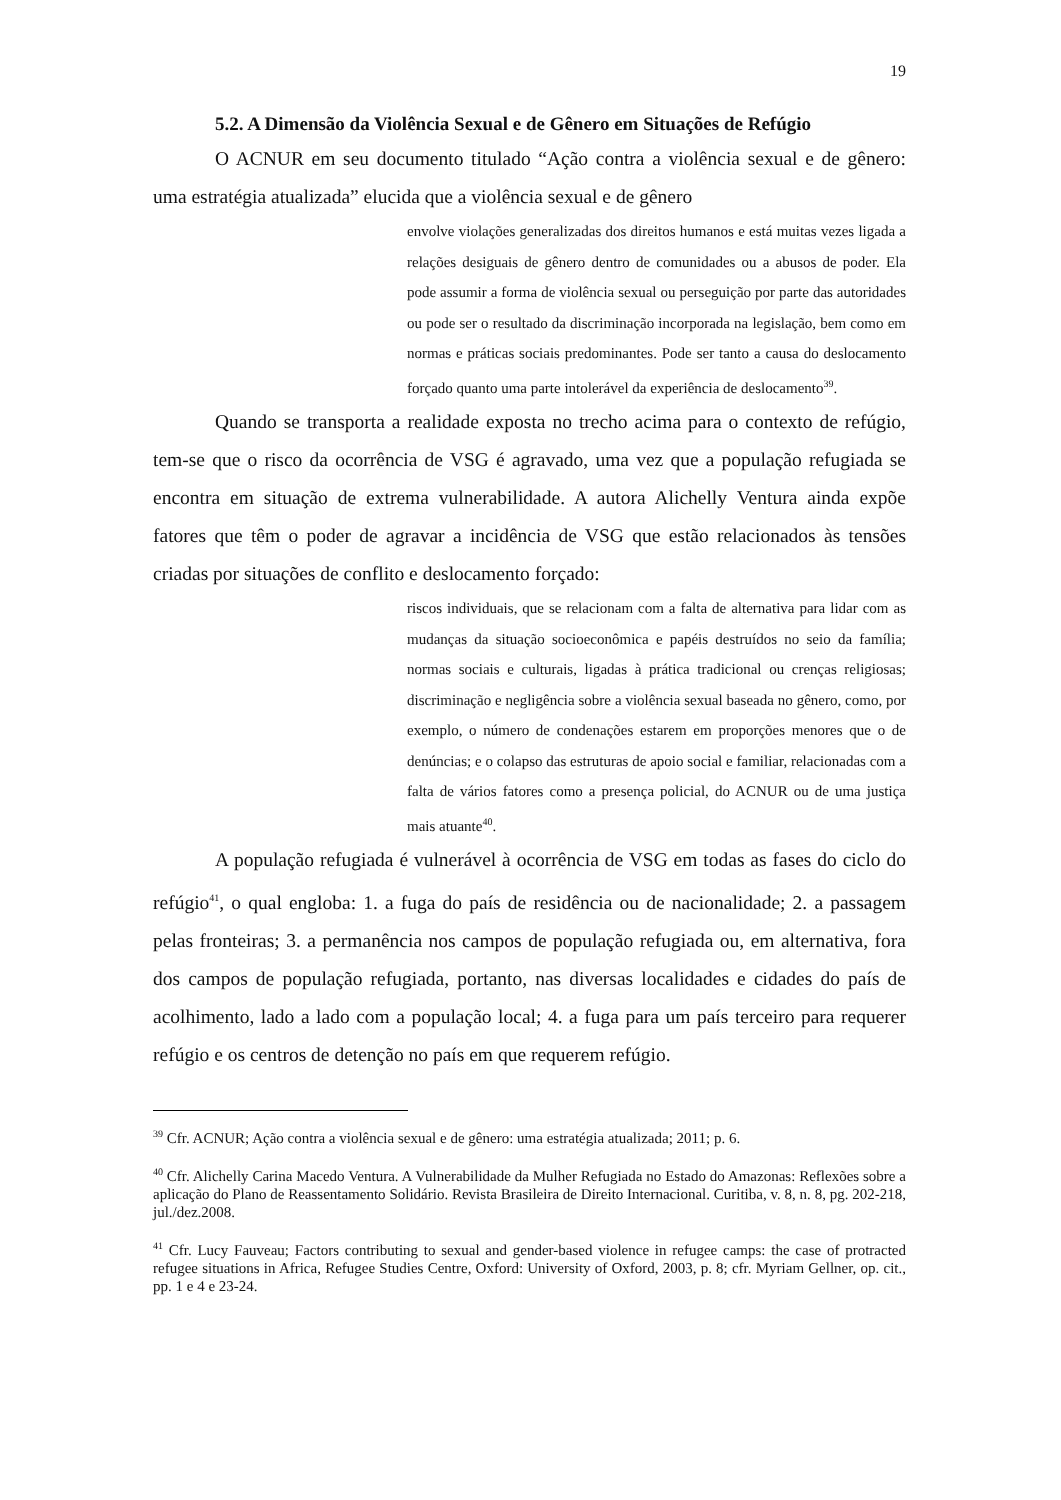19
5.2. A Dimensão da Violência Sexual e de Gênero em Situações de Refúgio
O ACNUR em seu documento titulado “Ação contra a violência sexual e de gênero: uma estratégia atualizada” elucida que a violência sexual e de gênero
envolve violações generalizadas dos direitos humanos e está muitas vezes ligada a relações desiguais de gênero dentro de comunidades ou a abusos de poder. Ela pode assumir a forma de violência sexual ou perseguição por parte das autoridades ou pode ser o resultado da discriminação incorporada na legislação, bem como em normas e práticas sociais predominantes. Pode ser tanto a causa do deslocamento forçado quanto uma parte intolerável da experiência de deslocamento<sup>39</sup>.
Quando se transporta a realidade exposta no trecho acima para o contexto de refúgio, tem-se que o risco da ocorrência de VSG é agravado, uma vez que a população refugiada se encontra em situação de extrema vulnerabilidade. A autora Alichelly Ventura ainda expõe fatores que têm o poder de agravar a incidência de VSG que estão relacionados às tensões criadas por situações de conflito e deslocamento forçado:
riscos individuais, que se relacionam com a falta de alternativa para lidar com as mudanças da situação socioeconômica e papéis destruídos no seio da família; normas sociais e culturais, ligadas à prática tradicional ou crenças religiosas; discriminação e negligência sobre a violência sexual baseada no gênero, como, por exemplo, o número de condenações estarem em proporções menores que o de denúncias; e o colapso das estruturas de apoio social e familiar, relacionadas com a falta de vários fatores como a presença policial, do ACNUR ou de uma justiça mais atuante<sup>40</sup>.
A população refugiada é vulnerável à ocorrência de VSG em todas as fases do ciclo do refúgio<sup>41</sup>, o qual engloba: 1. a fuga do país de residência ou de nacionalidade; 2. a passagem pelas fronteiras; 3. a permanência nos campos de população refugiada ou, em alternativa, fora dos campos de população refugiada, portanto, nas diversas localidades e cidades do país de acolhimento, lado a lado com a população local; 4. a fuga para um país terceiro para requerer refúgio e os centros de detenção no país em que requerem refúgio.
<sup>39</sup> Cfr. ACNUR; Ação contra a violência sexual e de gênero: uma estratégia atualizada; 2011; p. 6.
<sup>40</sup> Cfr. Alichelly Carina Macedo Ventura. A Vulnerabilidade da Mulher Refugiada no Estado do Amazonas: Reflexões sobre a aplicação do Plano de Reassentamento Solidário. Revista Brasileira de Direito Internacional. Curitiba, v. 8, n. 8, pg. 202-218, jul./dez.2008.
<sup>41</sup> Cfr. Lucy Fauveau; Factors contributing to sexual and gender-based violence in refugee camps: the case of protracted refugee situations in Africa, Refugee Studies Centre, Oxford: University of Oxford, 2003, p. 8; cfr. Myriam Gellner, op. cit., pp. 1 e 4 e 23-24.